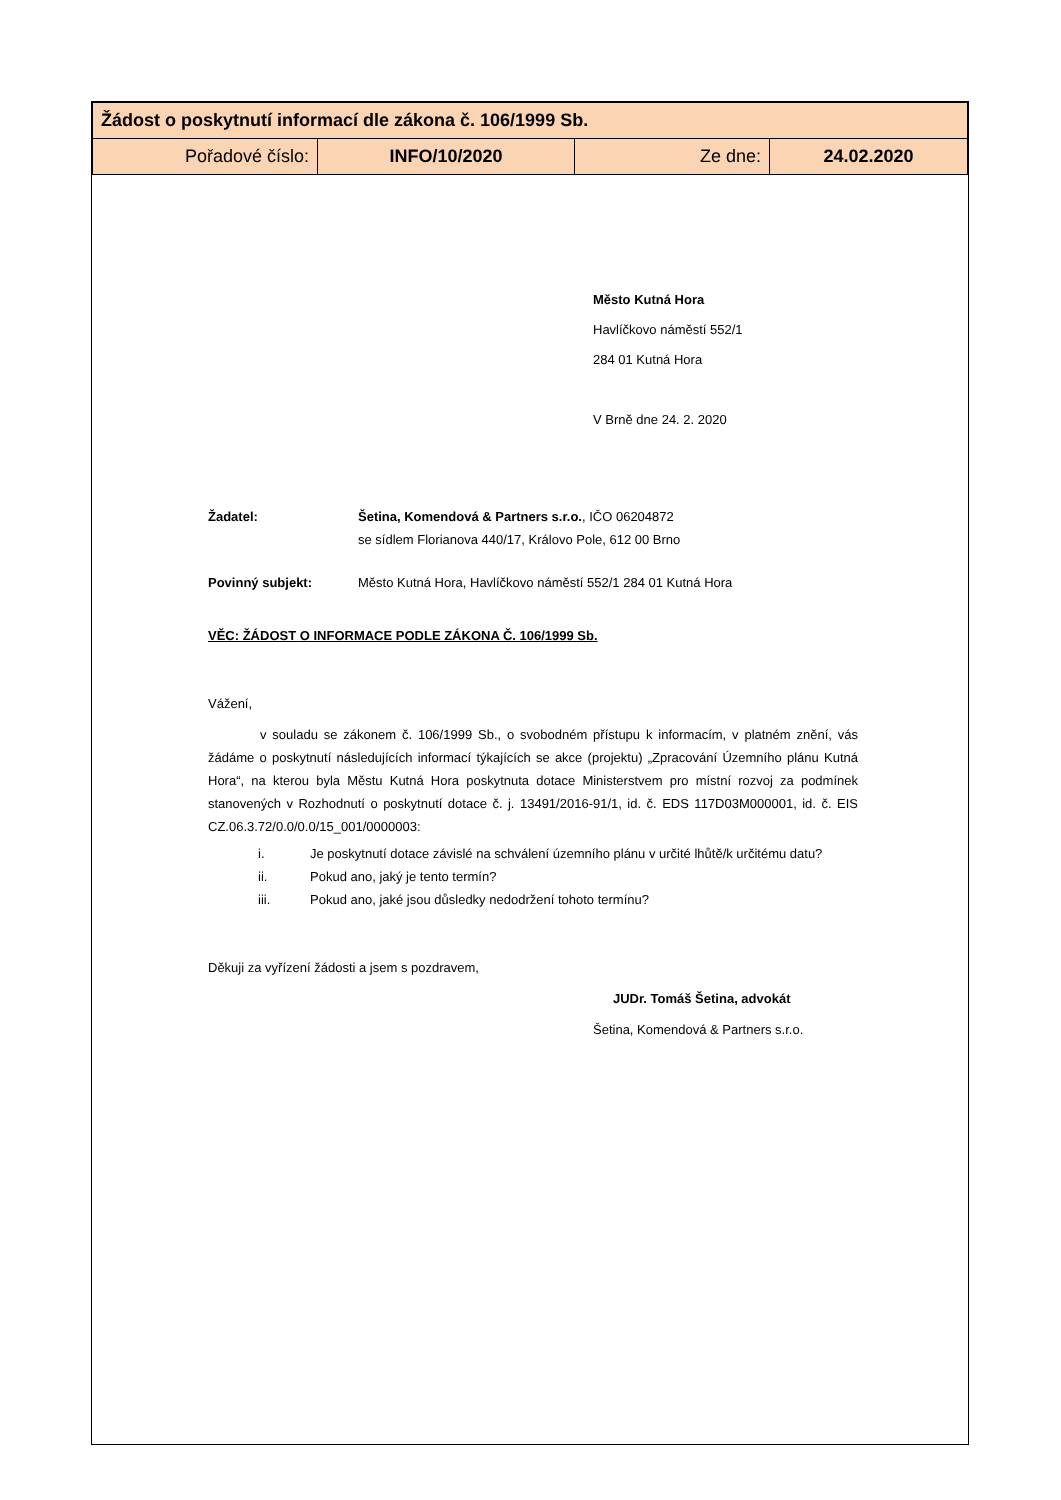| Žádost o poskytnutí informací dle zákona č. 106/1999 Sb. | | | |
| Pořadové číslo: | INFO/10/2020 | Ze dne: | 24.02.2020 |
Město Kutná Hora
Havlíčkovo náměstí 552/1
284 01 Kutná Hora
V Brně dne 24. 2. 2020
Žadatel: Šetina, Komendová & Partners s.r.o., IČO 06204872
se sídlem Florianova 440/17, Královo Pole, 612 00 Brno
Povinný subjekt: Město Kutná Hora, Havlíčkovo náměstí 552/1 284 01 Kutná Hora
VĚC: ŽÁDOST O INFORMACE PODLE ZÁKONA Č. 106/1999 Sb.
Vážení,
v souladu se zákonem č. 106/1999 Sb., o svobodném přístupu k informacím, v platném znění, vás žádáme o poskytnutí následujících informací týkajících se akce (projektu) „Zpracování Územního plánu Kutná Hora“, na kterou byla Městu Kutná Hora poskytnuta dotace Ministerstvem pro místní rozvoj za podmínek stanovených v Rozhodnutí o poskytnutí dotace č. j. 13491/2016-91/1, id. č. EDS 117D03M000001, id. č. EIS CZ.06.3.72/0.0/0.0/15_001/0000003:
i. Je poskytnutí dotace závislé na schválení územního plánu v určité lhůtě/k určitému datu?
ii. Pokud ano, jaký je tento termín?
iii. Pokud ano, jaké jsou důsledky nedodržení tohoto termínu?
Děkuji za vyřízení žádosti a jsem s pozdravem,
JUDr. Tomáš Šetina, advokát
Šetina, Komendová & Partners s.r.o.